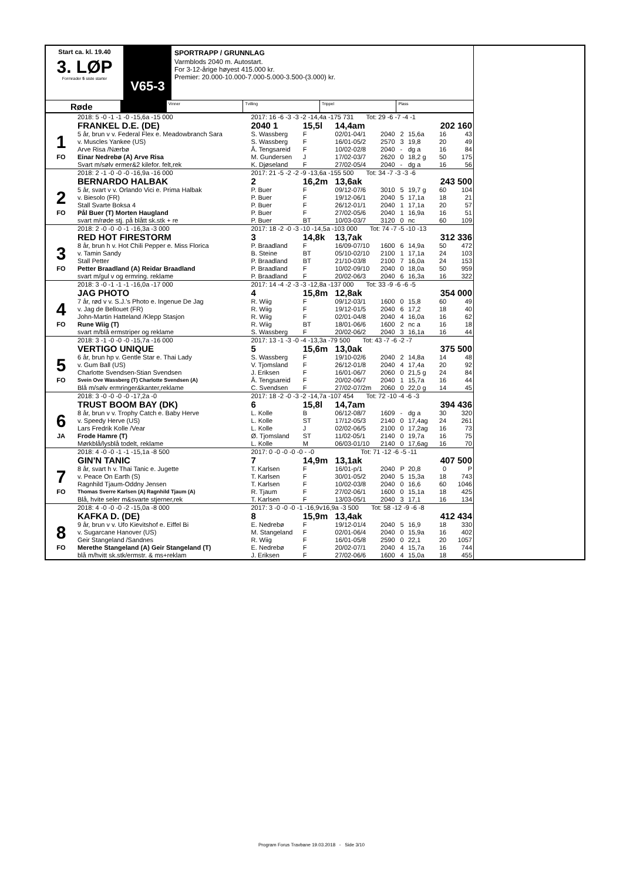Start ca. kl. 19.40
3. LØP
Formrader 5 siste starter
V65-3
SPORTRAPP / GRUNNLAG
Varmblods 2040 m. Autostart.
For 3-12-årige høyest 415.000 kr.
Premier: 20.000-10.000-7.000-5.000-3.500-(3.000) kr.
Røde
Vinner Tvilling Trippel Plass
| | 2018: 5 -0 -1 -1 -0 -15,6a -15 000 | 2017: 16 -6 -3 -3 -2 -14,4a -175 731 Tot: 29 -6 -7 -4 -1 | | | | | | | |
| | FRANKEL D.E. (DE) | 2040 1 | 15,5l | 14,4am | | | | 202 160 | |
| 1 | 5 år, brun v v. Federal Flex e. Meadowbranch Sara | S. Wassberg | F | 02/01-04/1 | 2040 | 2 | 15,6a | 16 | 43 |
| | v. Muscles Yankee (US) | S. Wassberg | F | 16/01-05/2 | 2570 | 3 | 19,8 | 20 | 49 |
| | Arve Risa /Nærbø | Å. Tengsareid | F | 10/02-02/8 | 2040 | - | dg a | 16 | 84 |
| FO | Einar Nedrebø (A) Arve Risa | M. Gundersen | J | 17/02-03/7 | 2620 | 0 | 18,2 g | 50 | 175 |
| | Svart m/sølv ermer&2 kilefor. felt,rek | K. Djøseland | F | 27/02-05/4 | 2040 | - | dg a | 16 | 56 |
| | 2018: 2 -1 -0 -0 -0 -16,9a -16 000 | 2017: 21 -5 -2 -2 -9 -13,6a -155 500 Tot: 34 -7 -3 -3 -6 | | | | | | | |
| | BERNARDO HALBAK | 2 | 16,2m | 13,6ak | | | | 243 500 | |
| 2 | 5 år, svart v v. Orlando Vici e. Prima Halbak | P. Buer | F | 09/12-07/6 | 3010 | 5 | 19,7 g | 60 | 104 |
| | v. Biesolo (FR) | P. Buer | F | 19/12-06/1 | 2040 | 5 | 17,1a | 18 | 21 |
| | Stall Svarte Boksa 4 | P. Buer | F | 26/12-01/1 | 2040 | 1 | 17,1a | 20 | 57 |
| FO | Pål Buer (T) Morten Haugland | P. Buer | F | 27/02-05/6 | 2040 | 1 | 16,9a | 16 | 51 |
| | svart m/røde stj. på blått sk.stk + re | P. Buer | BT | 10/03-03/7 | 3120 | 0 | nc | 60 | 109 |
| | 2018: 2 -0 -0 -0 -1 -16,3a -3 000 | 2017: 18 -2 -0 -3 -10 -14,5a -103 000 Tot: 74 -7 -5 -10 -13 | | | | | | | |
| | RED HOT FIRESTORM | 3 | 14,8k | 13,7ak | | | | 312 336 | |
| 3 | 8 år, brun h v. Hot Chili Pepper e. Miss Florica | P. Braadland | F | 16/09-07/10 | 1600 | 6 | 14,9a | 50 | 472 |
| | v. Tamin Sandy | B. Steine | BT | 05/10-02/10 | 2100 | 1 | 17,1a | 24 | 103 |
| | Stall Petter | P. Braadland | BT | 21/10-03/8 | 2100 | 7 | 16,0a | 24 | 153 |
| FO | Petter Braadland (A) Reidar Braadland | P. Braadland | F | 10/02-09/10 | 2040 | 0 | 18,0a | 50 | 959 |
| | svart m/gul v og ermring. reklame | P. Braadland | F | 20/02-06/3 | 2040 | 6 | 16,3a | 16 | 322 |
| | 2018: 3 -0 -1 -1 -1 -16,0a -17 000 | 2017: 14 -4 -2 -3 -3 -12,8a -137 000 Tot: 33 -9 -6 -6 -5 | | | | | | | |
| | JAG PHOTO | 4 | 15,8m | 12,8ak | | | | 354 000 | |
| 4 | 7 år, rød v v. S.J.'s Photo e. Ingenue De Jag | R. Wiig | F | 09/12-03/1 | 1600 | 0 | 15,8 | 60 | 49 |
| | v. Jag de Bellouet (FR) | R. Wiig | F | 19/12-01/5 | 2040 | 6 | 17,2 | 18 | 40 |
| | John-Martin Hatteland /Klepp Stasjon | R. Wiig | F | 02/01-04/8 | 2040 | 4 | 16,0a | 16 | 62 |
| FO | Rune Wiig (T) | R. Wiig | BT | 18/01-06/6 | 1600 | 2 | nc a | 16 | 18 |
| | svart m/blå ermstriper og reklame | S. Wassberg | F | 20/02-06/2 | 2040 | 3 | 16,1a | 16 | 44 |
| | 2018: 3 -1 -0 -0 -0 -15,7a -16 000 | 2017: 13 -1 -3 -0 -4 -13,3a -79 500 Tot: 43 -7 -6 -2 -7 | | | | | | | |
| | VERTIGO UNIQUE | 5 | 15,6m | 13,0ak | | | | 375 500 | |
| 5 | 6 år, brun hp v. Gentle Star e. Thai Lady | S. Wassberg | F | 19/10-02/6 | 2040 | 2 | 14,8a | 14 | 48 |
| | v. Gum Ball (US) | V. Tjomsland | F | 26/12-01/8 | 2040 | 4 | 17,4a | 20 | 92 |
| | Charlotte Svendsen-Stian Svendsen | J. Eriksen | F | 16/01-06/7 | 2060 | 0 | 21,5 g | 24 | 84 |
| FO | Svein Ove Wassberg (T) Charlotte Svendsen (A) | Å. Tengsareid | F | 20/02-06/7 | 2040 | 1 | 15,7a | 16 | 44 |
| | Blå m/sølv ermringer&kanter,reklame | C. Svendsen | F | 27/02-07/2m | 2060 | 0 | 22,0 g | 14 | 45 |
| | 2018: 3 -0 -0 -0 -0 -17,2a -0 | 2017: 18 -2 -0 -3 -2 -14,7a -107 454 Tot: 72 -10 -4 -6 -3 | | | | | | | |
| | TRUST BOOM BAY (DK) | 6 | 15,8l | 14,7am | | | | 394 436 | |
| 6 | 8 år, brun v v. Trophy Catch e. Baby Herve | L. Kolle | B | 06/12-08/7 | 1609 | - | dg a | 30 | 320 |
| | v. Speedy Herve (US) | L. Kolle | ST | 17/12-05/3 | 2140 | 0 | 17,4ag | 24 | 261 |
| | Lars Fredrik Kolle /Vear | L. Kolle | J | 02/02-06/5 | 2100 | 0 | 17,2ag | 16 | 73 |
| JA | Frode Hamre (T) | Ø. Tjomsland | ST | 11/02-05/1 | 2140 | 0 | 19,7a | 16 | 75 |
| | Mørkblå/lysblå todelt, reklame | L. Kolle | M | 06/03-01/10 | 2140 | 0 | 17,6ag | 16 | 70 |
| | 2018: 4 -0 -0 -1 -1 -15,1a -8 500 | 2017: 0 -0 -0 -0 -0 - -0 Tot: 71 -12 -6 -5 -11 | | | | | | | |
| | GIN'N TANIC | 7 | 14,9m | 13,1ak | | | | 407 500 | |
| 7 | 8 år, svart h v. Thai Tanic e. Jugette | T. Karlsen | F | 16/01-p/1 | 2040 | P | 20,8 | 0 | P |
| | v. Peace On Earth (S) | T. Karlsen | F | 30/01-05/2 | 2040 | 5 | 15,3a | 18 | 743 |
| | Ragnhild Tjaum-Oddny Jensen | T. Karlsen | F | 10/02-03/8 | 2040 | 0 | 16,6 | 60 | 1046 |
| FO | Thomas Sverre Karlsen (A) Ragnhild Tjaum (A) | R. Tjaum | F | 27/02-06/1 | 1600 | 0 | 15,1a | 18 | 425 |
| | Blå, hvite seler m&svarte stjerner,rek | T. Karlsen | F | 13/03-05/1 | 2040 | 3 | 17,1 | 16 | 134 |
| | 2018: 4 -0 -0 -0 -2 -15,0a -8 000 | 2017: 3 -0 -0 -0 -1 -16,9v16,9a -3 500 Tot: 58 -12 -9 -6 -8 | | | | | | | |
| | KAFKA D. (DE) | 8 | 15,9m | 13,4ak | | | | 412 434 | |
| 8 | 9 år, brun v v. Ufo Kievitshof e. Eiffel Bi | E. Nedrebø | F | 19/12-01/4 | 2040 | 5 | 16,9 | 18 | 330 |
| | v. Sugarcane Hanover (US) | M. Stangeland | F | 02/01-06/4 | 2040 | 0 | 15,9a | 16 | 402 |
| | Geir Stangeland /Sandnes | R. Wiig | F | 16/01-05/8 | 2590 | 0 | 22,1 | 20 | 1057 |
| FO | Merethe Stangeland (A) Geir Stangeland (T) | E. Nedrebø | F | 20/02-07/1 | 2040 | 4 | 15,7a | 16 | 744 |
| | blå m/hvitt sk.stk/ermstr. & ms+reklam | J. Eriksen | F | 27/02-06/6 | 1600 | 4 | 15,0a | 18 | 455 |
Program Forus Travbane 19.03.2018 - Side 3/10